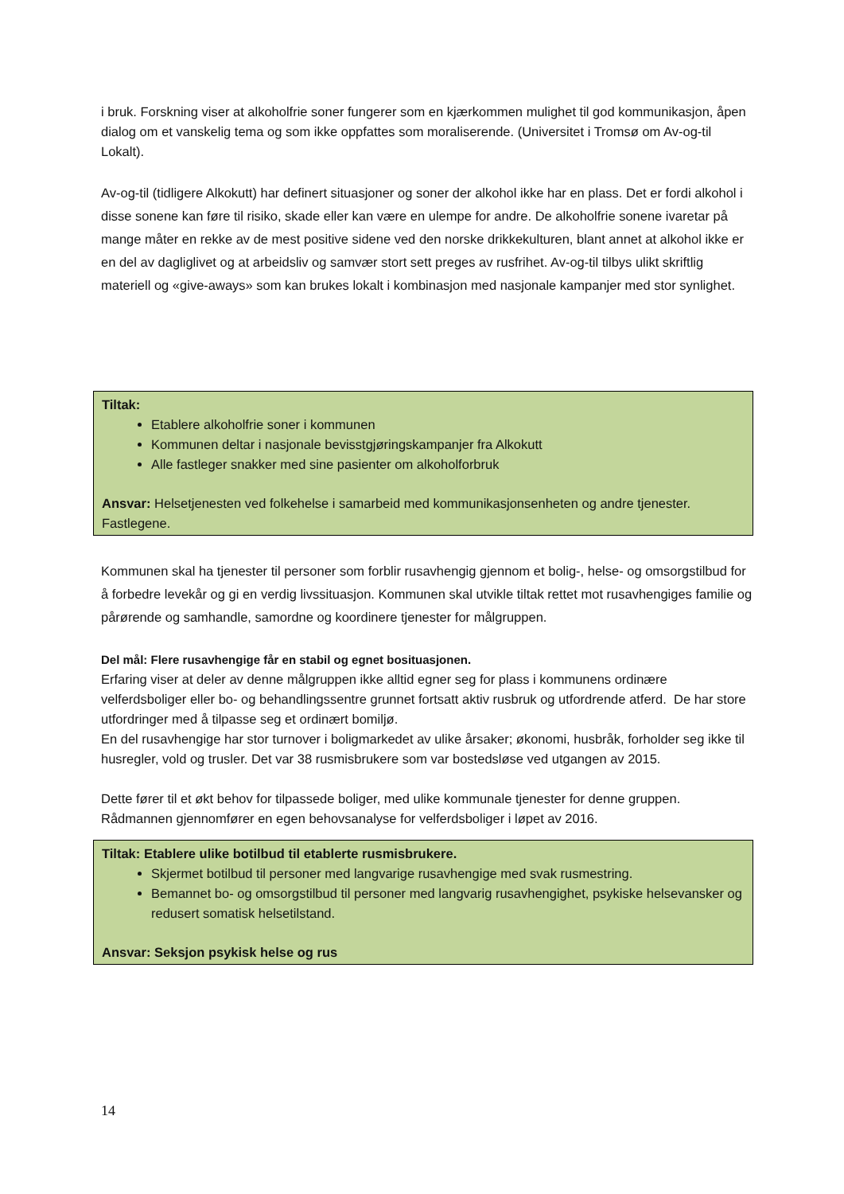i bruk. Forskning viser at alkoholfrie soner fungerer som en kjærkommen mulighet til god kommunikasjon, åpen dialog om et vanskelig tema og som ikke oppfattes som moraliserende. (Universitet i Tromsø om Av-og-til Lokalt).
Av-og-til (tidligere Alkokutt) har definert situasjoner og soner der alkohol ikke har en plass. Det er fordi alkohol i disse sonene kan føre til risiko, skade eller kan være en ulempe for andre. De alkoholfrie sonene ivaretar på mange måter en rekke av de mest positive sidene ved den norske drikkekulturen, blant annet at alkohol ikke er en del av dagliglivet og at arbeidsliv og samvær stort sett preges av rusfrihet. Av-og-til tilbys ulikt skriftlig materiell og «give-aways» som kan brukes lokalt i kombinasjon med nasjonale kampanjer med stor synlighet.
Tiltak:
Etablere alkoholfrie soner i kommunen
Kommunen deltar i nasjonale bevisstgjøringskampanjer fra Alkokutt
Alle fastleger snakker med sine pasienter om alkoholforbruk
Ansvar: Helsetjenesten ved folkehelse i samarbeid med kommunikasjonsenheten og andre tjenester. Fastlegene.
Kommunen skal ha tjenester til personer som forblir rusavhengig gjennom et bolig-, helse- og omsorgstilbud for å forbedre levekår og gi en verdig livssituasjon. Kommunen skal utvikle tiltak rettet mot rusavhengiges familie og pårørende og samhandle, samordne og koordinere tjenester for målgruppen.
Del mål: Flere rusavhengige får en stabil og egnet bosituasjonen.
Erfaring viser at deler av denne målgruppen ikke alltid egner seg for plass i kommunens ordinære velferdsboliger eller bo- og behandlingssentre grunnet fortsatt aktiv rusbruk og utfordrende atferd. De har store utfordringer med å tilpasse seg et ordinært bomiljø.
En del rusavhengige har stor turnover i boligmarkedet av ulike årsaker; økonomi, husbråk, forholder seg ikke til husregler, vold og trusler. Det var 38 rusmisbrukere som var bostedsløse ved utgangen av 2015.
Dette fører til et økt behov for tilpassede boliger, med ulike kommunale tjenester for denne gruppen. Rådmannen gjennomfører en egen behovsanalyse for velferdsboliger i løpet av 2016.
Tiltak: Etablere ulike botilbud til etablerte rusmisbrukere.
Skjermet botilbud til personer med langvarige rusavhengige med svak rusmestring.
Bemannet bo- og omsorgstilbud til personer med langvarig rusavhengighet, psykiske helsevansker og redusert somatisk helsetilstand.
Ansvar: Seksjon psykisk helse og rus
14